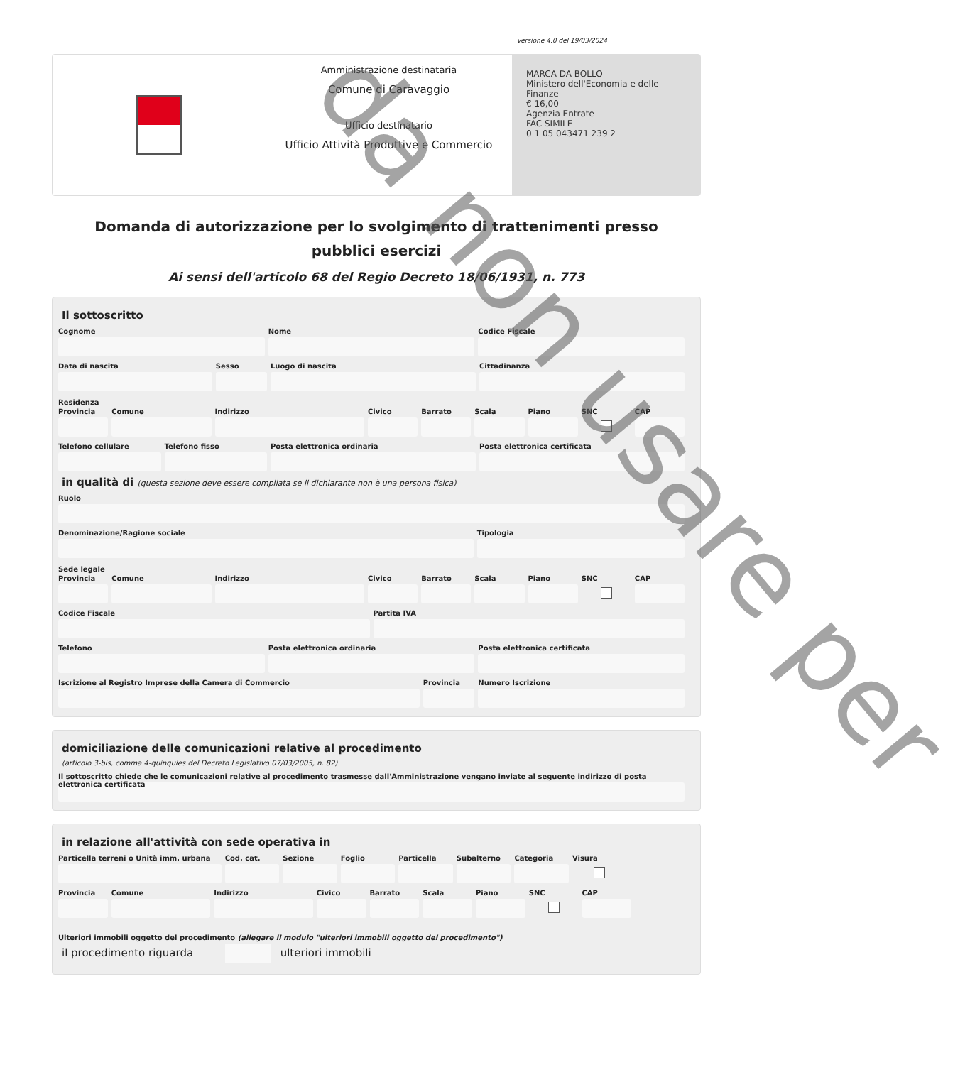versione 4.0 del 19/03/2024
Amministrazione destinataria
Comune di Caravaggio
Ufficio destinatario
Ufficio Attività Produttive e Commercio
MARCA DA BOLLO
Ministero dell'Economia e delle Finanze
€ 16,00
Agenzia Entrate
FAC SIMILE
0 1 05 043471 239 2
Domanda di autorizzazione per lo svolgimento di trattenimenti presso pubblici esercizi
Ai sensi dell'articolo 68 del Regio Decreto 18/06/1931, n. 773
Il sottoscritto
Cognome Nome Codice Fiscale
Data di nascita Sesso Luogo di nascita Cittadinanza
Residenza
Provincia Comune Indirizzo Civico Barrato Scala Piano SNC CAP
Telefono cellulare Telefono fisso Posta elettronica ordinaria Posta elettronica certificata
in qualità di (questa sezione deve essere compilata se il dichiarante non è una persona fisica)
Ruolo
Denominazione/Ragione sociale Tipologia
Sede legale
Provincia Comune Indirizzo Civico Barrato Scala Piano SNC CAP
Codice Fiscale Partita IVA
Telefono Posta elettronica ordinaria Posta elettronica certificata
Iscrizione al Registro Imprese della Camera di Commercio
Provincia Numero Iscrizione
domiciliazione delle comunicazioni relative al procedimento
(articolo 3-bis, comma 4-quinquies del Decreto Legislativo 07/03/2005, n. 82)
Il sottoscritto chiede che le comunicazioni relative al procedimento trasmesse dall'Amministrazione vengano inviate al seguente indirizzo di posta elettronica certificata
in relazione all'attività con sede operativa in
Particella terreni o Unità imm. urbana
Cod. cat. Sezione Foglio Particella Subalterno Categoria Visura
Provincia Comune Indirizzo Civico Barrato Scala Piano SNC CAP
Ulteriori immobili oggetto del procedimento (allegare il modulo "ulteriori immobili oggetto del procedimento")
il procedimento riguarda ulteriori immobili
da non usare per